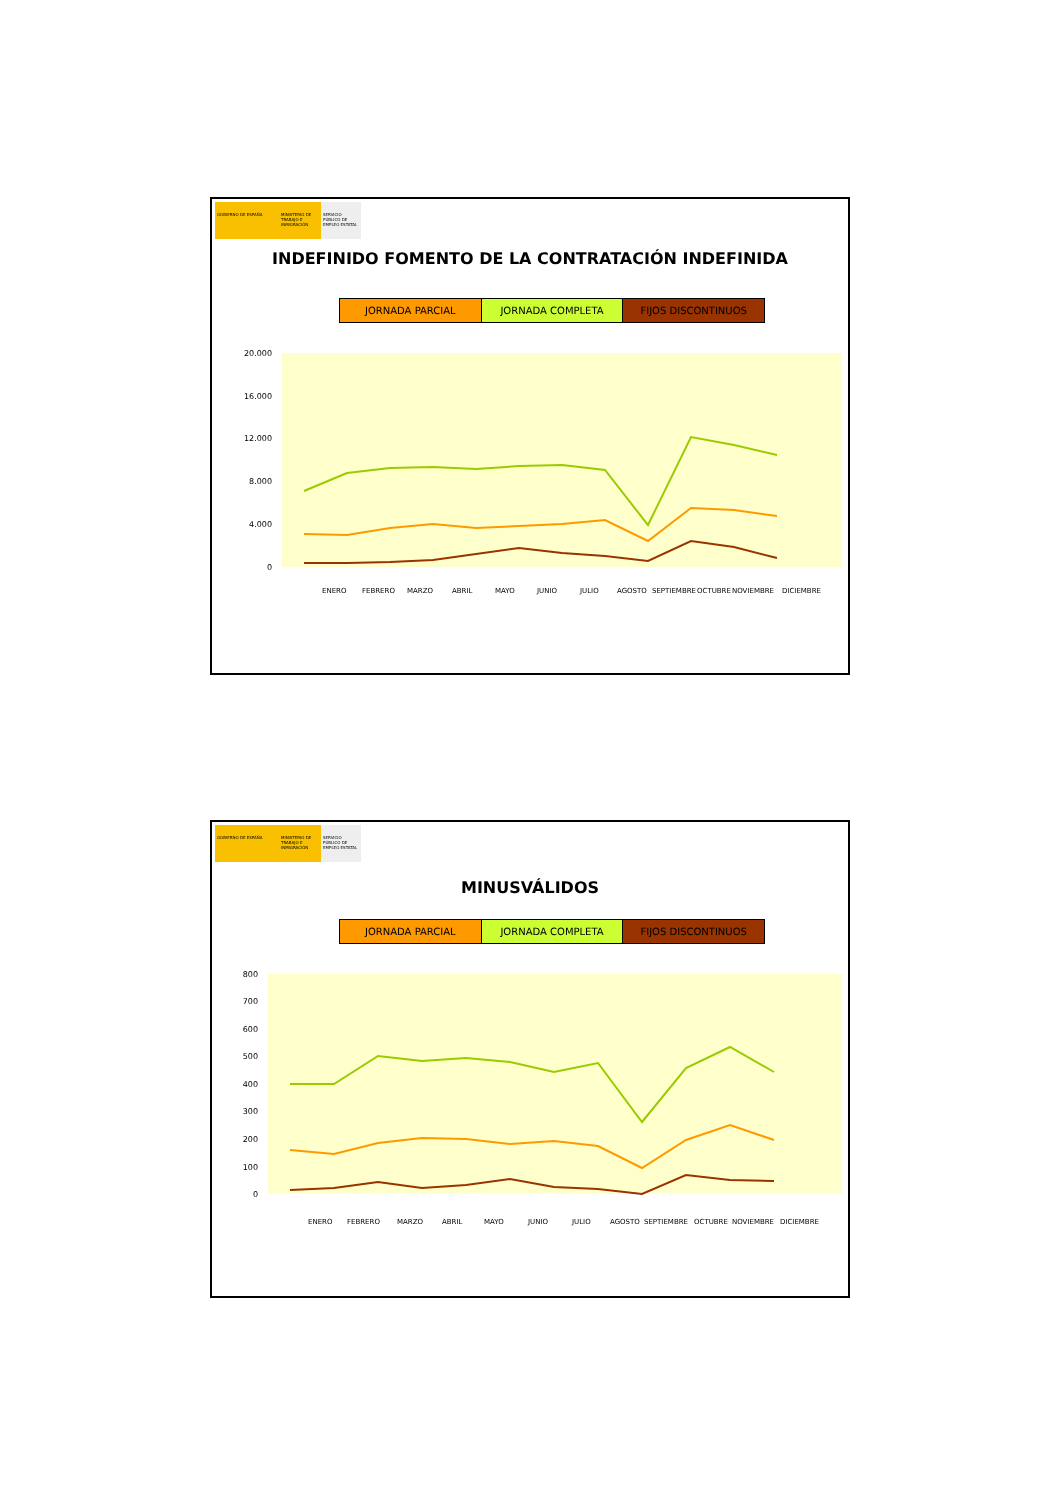GOBIERNO DE ESPAÑA MINISTERIO DE TRABAJO E INMIGRACIÓN
SERVICIO PÚBLICO DE EMPLEO ESTATAL
INDEFINIDO FOMENTO DE LA CONTRATACIÓN INDEFINIDA
JORNADA PARCIAL JORNADA COMPLETA FIJOS DISCONTINUOS
20.000
16.000
12.000
8.000
4.000
0
ENERO
FEBRERO
MARZO
ABRIL
MAYO
JUNIO
JULIO
AGOSTO
SEPTIEMBRE
OCTUBRE
NOVIEMBRE
DICIEMBRE
GOBIERNO DE ESPAÑA MINISTERIO DE TRABAJO E INMIGRACIÓN
SERVICIO PÚBLICO DE EMPLEO ESTATAL
MINUSVÁLIDOS
JORNADA PARCIAL JORNADA COMPLETA FIJOS DISCONTINUOS
800
700
600
500
400
300
200
100
0
ENERO
FEBRERO
MARZO
ABRIL
MAYO
JUNIO
JULIO
AGOSTO
SEPTIEMBRE
OCTUBRE
NOVIEMBRE
DICIEMBRE